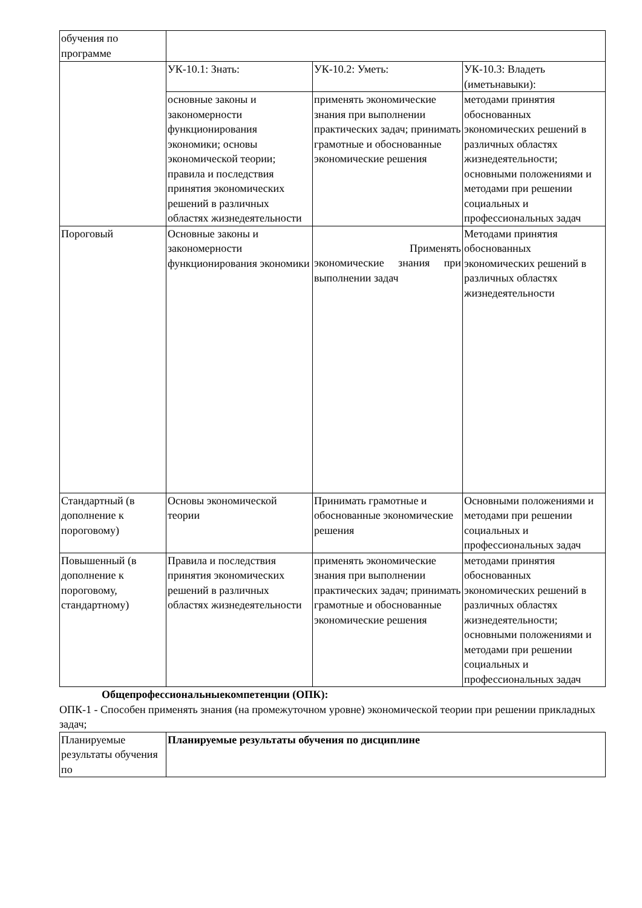| обучения по программе | | | |
| | УК-10.1: Знать: | УК-10.2: Уметь: | УК-10.3: Владеть (иметьнавыки): |
| | основные законы и закономерности функционирования экономики; основы экономической теории; правила и последствия принятия экономических решений в различных областях жизнедеятельности | применять экономические знания при выполнении практических задач; принимать грамотные и обоснованные экономические решения | методами принятия обоснованных экономических решений в различных областях жизнедеятельности; основными положениями и методами при решении социальных и профессиональных задач |
| Пороговый | Основные законы и закономерности функционирования экономики | Применять экономические знания при выполнении задач | Методами принятия обоснованных экономических решений в различных областях жизнедеятельности |
| Стандартный (в дополнение к пороговому) | Основы экономической теории | Принимать грамотные и обоснованные экономические решения | Основными положениями и методами при решении социальных и профессиональных задач |
| Повышенный (в дополнение к пороговому, стандартному) | Правила и последствия принятия экономических решений в различных областях жизнедеятельности | применять экономические знания при выполнении практических задач; принимать грамотные и обоснованные экономические решения | методами принятия обоснованных экономических решений в различных областях жизнедеятельности; основными положениями и методами при решении социальных и профессиональных задач |
Общепрофессиональныекомпетенции (ОПК):
ОПК-1 - Способен применять знания (на промежуточном уровне) экономической теории при решении прикладных задач;
| Планируемые результаты обучения по | Планируемые результаты обучения по дисциплине |